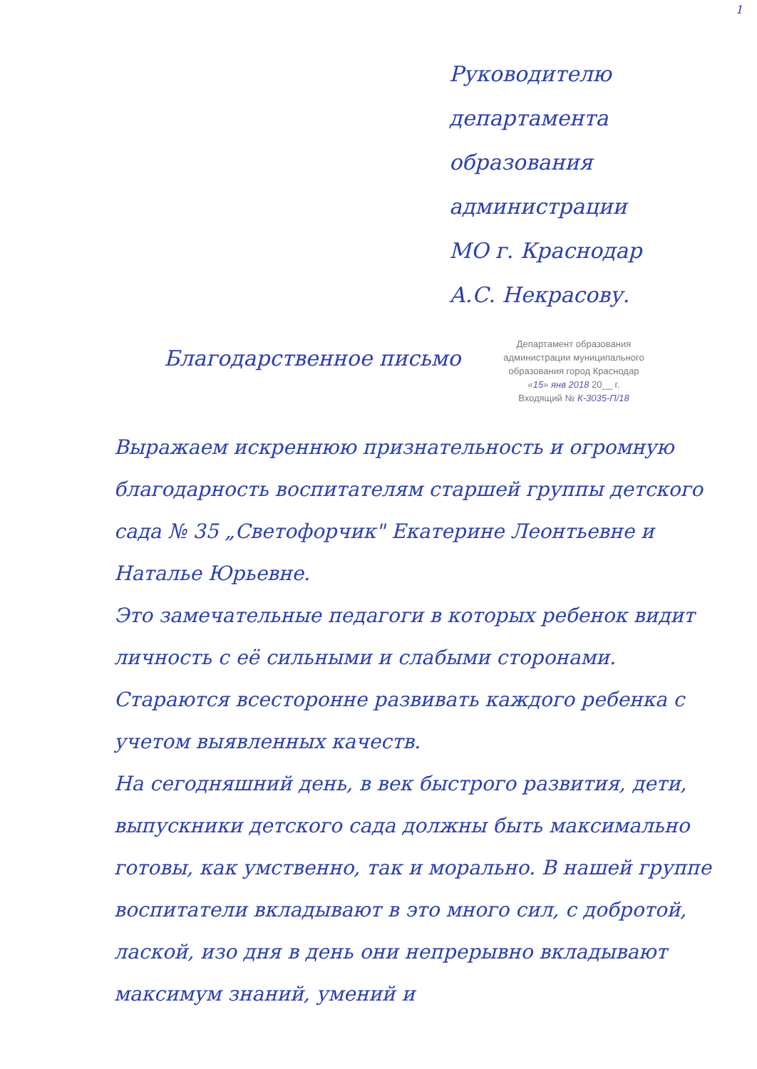1
Руководителю
департамента
образования
администрации
МО г. Краснодар
А.С. Некрасову.
Благодарственное письмо
Департамент образования
администрации муниципального
образования город Краснодар
«15» янв 2018 20__ г.
Входящий № К-3035-П/18
Выражаем искреннюю признательность и огромную благодарность воспитателям старшей группы детского сада № 35 „Светофорчик" Екатерине Леонтьевне и Наталье Юрьевне.
Это замечательные педагоги в которых ребенок видит личность с её сильными и слабыми сторонами. Стараются всесторонне развивать каждого ребенка с учетом выявленных качеств.
На сегодняшний день, в век быстрого развития, дети, выпускники детского сада должны быть максимально готовы, как умственно, так и морально. В нашей группе воспитатели вкладывают в это много сил, с добротой, лаской, изо дня в день они непрерывно вкладывают максимум знаний, умений и